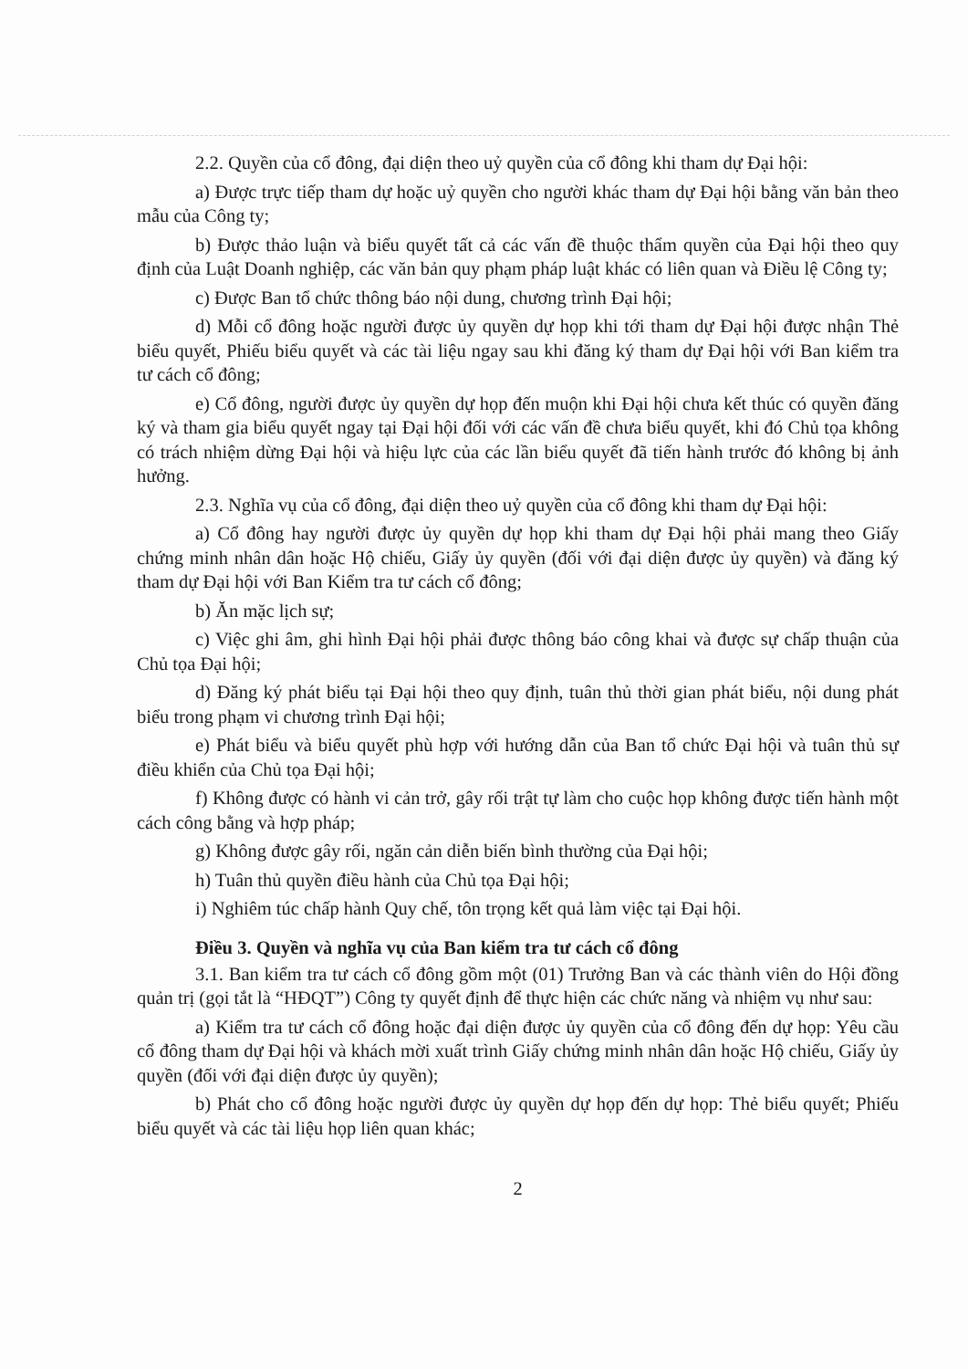2.2. Quyền của cổ đông, đại diện theo uỷ quyền của cổ đông khi tham dự Đại hội:
a) Được trực tiếp tham dự hoặc uỷ quyền cho người khác tham dự Đại hội bằng văn bản theo mẫu của Công ty;
b) Được thảo luận và biểu quyết tất cả các vấn đề thuộc thẩm quyền của Đại hội theo quy định của Luật Doanh nghiệp, các văn bản quy phạm pháp luật khác có liên quan và Điều lệ Công ty;
c) Được Ban tổ chức thông báo nội dung, chương trình Đại hội;
d) Mỗi cổ đông hoặc người được ủy quyền dự họp khi tới tham dự Đại hội được nhận Thẻ biểu quyết, Phiếu biểu quyết và các tài liệu ngay sau khi đăng ký tham dự Đại hội với Ban kiểm tra tư cách cổ đông;
e) Cổ đông, người được ủy quyền dự họp đến muộn khi Đại hội chưa kết thúc có quyền đăng ký và tham gia biểu quyết ngay tại Đại hội đối với các vấn đề chưa biểu quyết, khi đó Chủ tọa không có trách nhiệm dừng Đại hội và hiệu lực của các lần biểu quyết đã tiến hành trước đó không bị ảnh hưởng.
2.3. Nghĩa vụ của cổ đông, đại diện theo uỷ quyền của cổ đông khi tham dự Đại hội:
a) Cổ đông hay người được ủy quyền dự họp khi tham dự Đại hội phải mang theo Giấy chứng minh nhân dân hoặc Hộ chiếu, Giấy ủy quyền (đối với đại diện được ủy quyền) và đăng ký tham dự Đại hội với Ban Kiểm tra tư cách cổ đông;
b) Ăn mặc lịch sự;
c) Việc ghi âm, ghi hình Đại hội phải được thông báo công khai và được sự chấp thuận của Chủ tọa Đại hội;
d) Đăng ký phát biểu tại Đại hội theo quy định, tuân thủ thời gian phát biểu, nội dung phát biểu trong phạm vi chương trình Đại hội;
e) Phát biểu và biểu quyết phù hợp với hướng dẫn của Ban tổ chức Đại hội và tuân thủ sự điều khiển của Chủ tọa Đại hội;
f) Không được có hành vi cản trở, gây rối trật tự làm cho cuộc họp không được tiến hành một cách công bằng và hợp pháp;
g) Không được gây rối, ngăn cản diễn biến bình thường của Đại hội;
h) Tuân thủ quyền điều hành của Chủ tọa Đại hội;
i) Nghiêm túc chấp hành Quy chế, tôn trọng kết quả làm việc tại Đại hội.
Điều 3. Quyền và nghĩa vụ của Ban kiểm tra tư cách cổ đông
3.1. Ban kiểm tra tư cách cổ đông gồm một (01) Trưởng Ban và các thành viên do Hội đồng quản trị (gọi tắt là “HĐQT”) Công ty quyết định để thực hiện các chức năng và nhiệm vụ như sau:
a) Kiểm tra tư cách cổ đông hoặc đại diện được ủy quyền của cổ đông đến dự họp: Yêu cầu cổ đông tham dự Đại hội và khách mời xuất trình Giấy chứng minh nhân dân hoặc Hộ chiếu, Giấy ủy quyền (đối với đại diện được ủy quyền);
b) Phát cho cổ đông hoặc người được ủy quyền dự họp đến dự họp: Thẻ biểu quyết; Phiếu biểu quyết và các tài liệu họp liên quan khác;
2